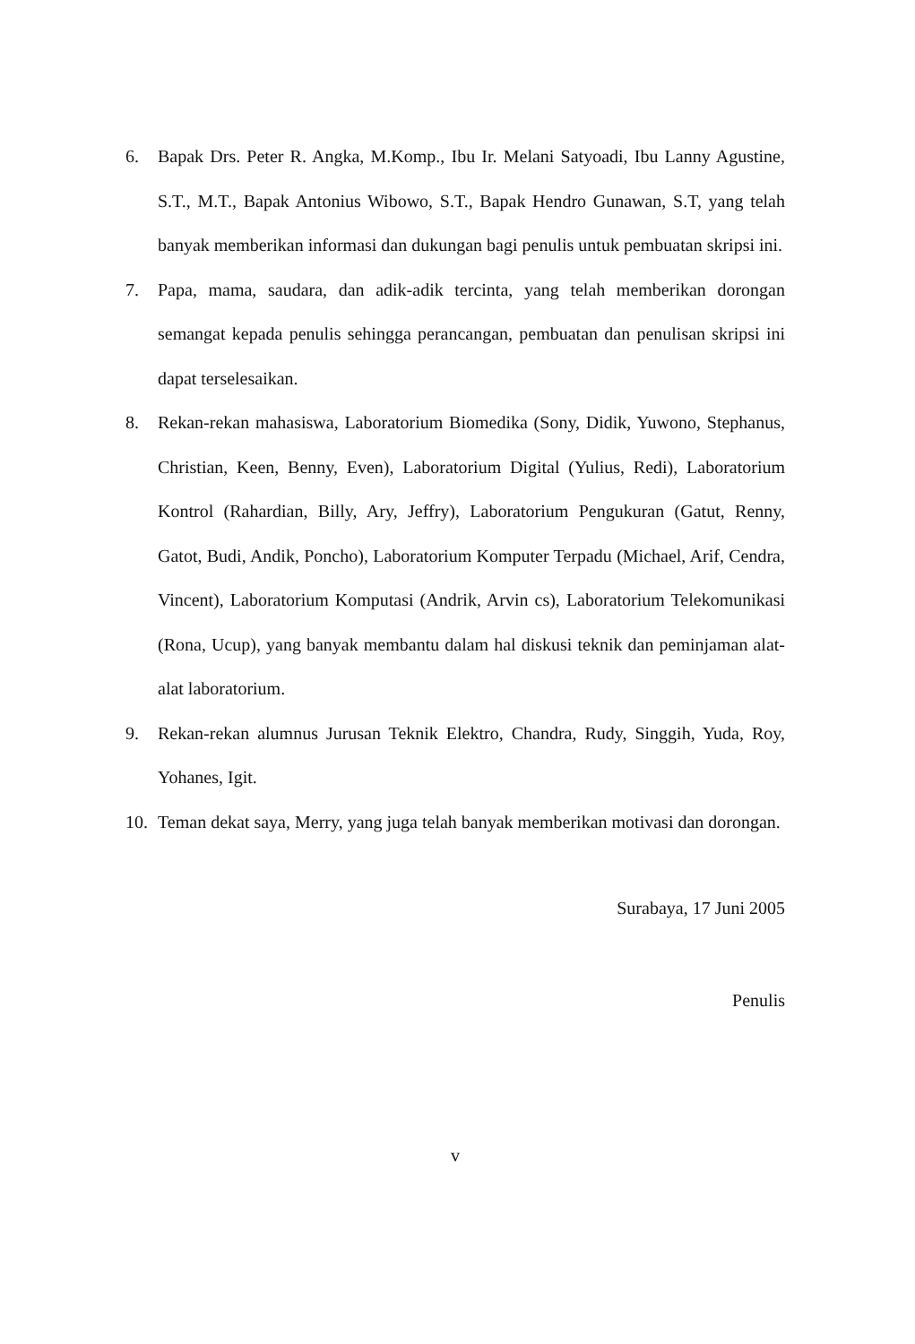6. Bapak Drs. Peter R. Angka, M.Komp., Ibu Ir. Melani Satyoadi, Ibu Lanny Agustine, S.T., M.T., Bapak Antonius Wibowo, S.T., Bapak Hendro Gunawan, S.T, yang telah banyak memberikan informasi dan dukungan bagi penulis untuk pembuatan skripsi ini.
7. Papa, mama, saudara, dan adik-adik tercinta, yang telah memberikan dorongan semangat kepada penulis sehingga perancangan, pembuatan dan penulisan skripsi ini dapat terselesaikan.
8. Rekan-rekan mahasiswa, Laboratorium Biomedika (Sony, Didik, Yuwono, Stephanus, Christian, Keen, Benny, Even), Laboratorium Digital (Yulius, Redi), Laboratorium Kontrol (Rahardian, Billy, Ary, Jeffry), Laboratorium Pengukuran (Gatut, Renny, Gatot, Budi, Andik, Poncho), Laboratorium Komputer Terpadu (Michael, Arif, Cendra, Vincent), Laboratorium Komputasi (Andrik, Arvin cs), Laboratorium Telekomunikasi (Rona, Ucup), yang banyak membantu dalam hal diskusi teknik dan peminjaman alat-alat laboratorium.
9. Rekan-rekan alumnus Jurusan Teknik Elektro, Chandra, Rudy, Singgih, Yuda, Roy, Yohanes, Igit.
10. Teman dekat saya, Merry, yang juga telah banyak memberikan motivasi dan dorongan.
Surabaya, 17 Juni 2005
Penulis
v